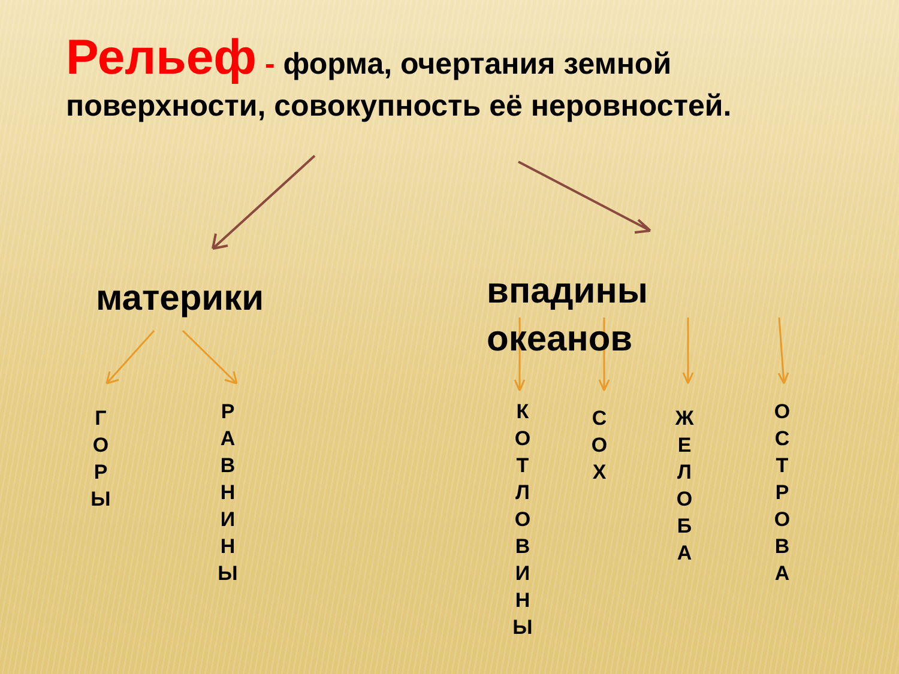Рельеф - форма, очертания земной поверхности, совокупность её неровностей.
материки
впадины
океанов
Г
О
Р
Ы
Р
А
В
Н
И
Н
Ы
К
О
Т
Л
О
В
И
Н
Ы
С
О
Х
Ж
Е
Л
О
Б
А
О
С
Т
Р
О
В
А